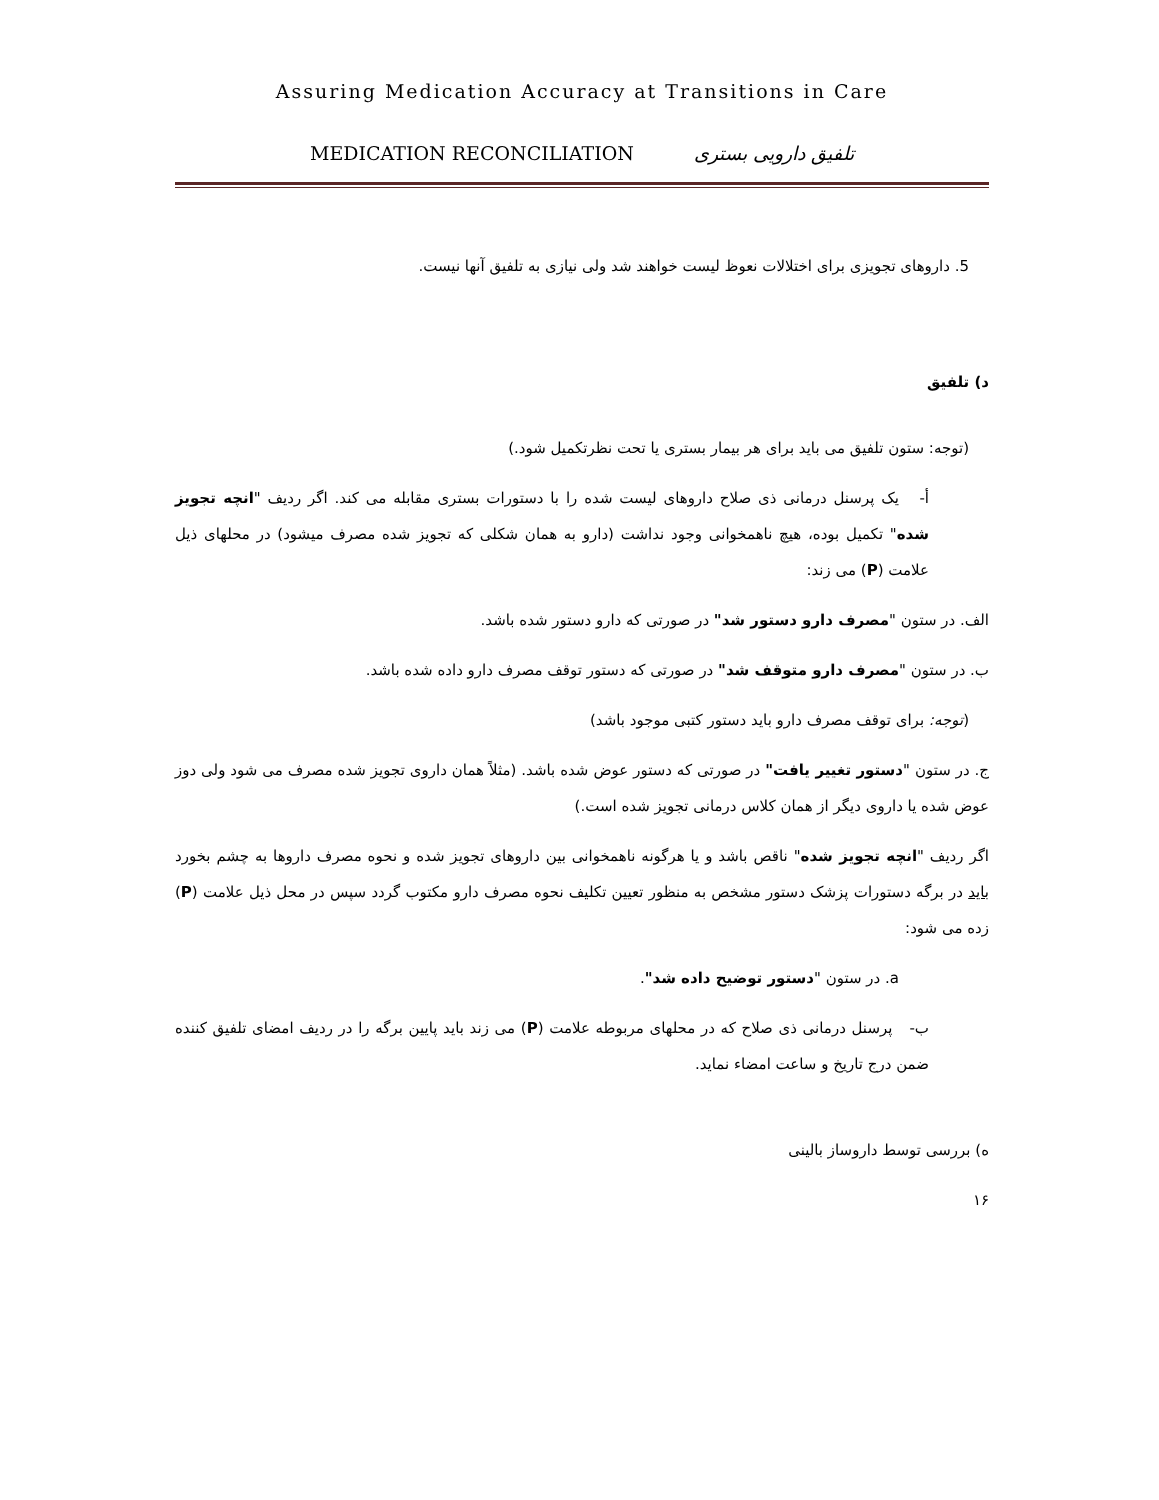Assuring Medication Accuracy at Transitions in Care
MEDICATION RECONCILIATION تلفیق دارویی بستری
5. داروهای تجویزی برای اختلالات نعوظ لیست خواهند شد ولی نیازی به تلفیق آنها نیست.
د) تلفیق
(توجه: ستون تلفیق می باید برای هر بیمار بستری یا تحت نظرتکمیل شود.)
أ- یک پرسنل درمانی ذی صلاح داروهای لیست شده را با دستورات بستری مقابله می کند. اگر ردیف "انچه تجویز شده" تکمیل بوده، هیچ ناهمخوانی وجود نداشت (دارو به همان شکلی که تجویز شده مصرف میشود) در محلهای ذیل علامت (P) می زند:
الف. در ستون "مصرف دارو دستور شد" در صورتی که دارو دستور شده باشد.
ب. در ستون "مصرف دارو متوقف شد" در صورتی که دستور توقف مصرف دارو داده شده باشد.
(توجه: برای توقف مصرف دارو باید دستور کتبی موجود باشد)
ج. در ستون "دستور تغییر یافت" در صورتی که دستور عوض شده باشد. (مثلاً همان داروی تجویز شده مصرف می شود ولی دوز عوض شده یا داروی دیگر از همان کلاس درمانی تجویز شده است.)
اگر ردیف "انچه تجویز شده" ناقص باشد و یا هرگونه ناهمخوانی بین داروهای تجویز شده و نحوه مصرف داروها به چشم بخورد باید در برگه دستورات پزشک دستور مشخص به منظور تعیین تکلیف نحوه مصرف دارو مکتوب گردد سپس در محل ذیل علامت (P) زده می شود:
a. در ستون "دستور توضیح داده شد".
ب- پرسنل درمانی ذی صلاح که در محلهای مربوطه علامت (P) می زند باید پایین برگه را در ردیف امضای تلفیق کننده ضمن درج تاریخ و ساعت امضاء نماید.
ه) بررسی توسط داروساز بالینی
۱۶